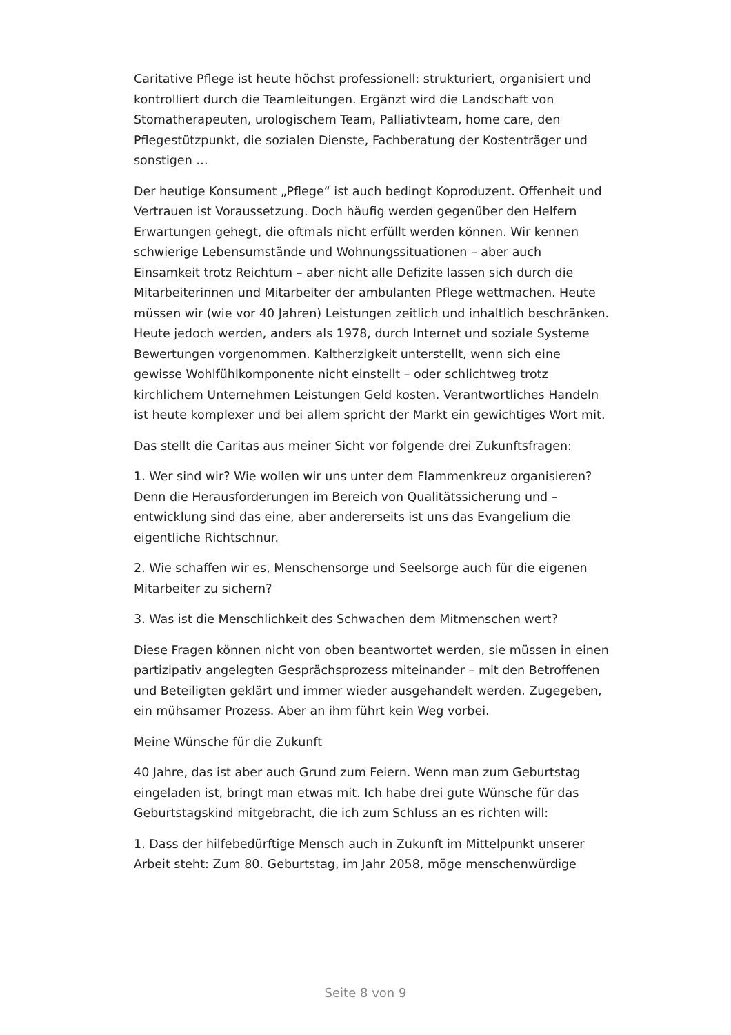Caritative Pflege ist heute höchst professionell: strukturiert, organisiert und kontrolliert durch die Teamleitungen. Ergänzt wird die Landschaft von Stomatherapeuten, urologischem Team, Palliativteam, home care, den Pflegestützpunkt, die sozialen Dienste, Fachberatung der Kostenträger und sonstigen …
Der heutige Konsument „Pflege“ ist auch bedingt Koproduzent. Offenheit und Vertrauen ist Voraussetzung. Doch häufig werden gegenüber den Helfern Erwartungen gehegt, die oftmals nicht erfüllt werden können. Wir kennen schwierige Lebensumstände und Wohnungssituationen – aber auch Einsamkeit trotz Reichtum – aber nicht alle Defizite lassen sich durch die Mitarbeiterinnen und Mitarbeiter der ambulanten Pflege wettmachen. Heute müssen wir (wie vor 40 Jahren) Leistungen zeitlich und inhaltlich beschränken. Heute jedoch werden, anders als 1978, durch Internet und soziale Systeme Bewertungen vorgenommen. Kaltherzigkeit unterstellt, wenn sich eine gewisse Wohlfühlkomponente nicht einstellt – oder schlichtweg trotz kirchlichem Unternehmen Leistungen Geld kosten. Verantwortliches Handeln ist heute komplexer und bei allem spricht der Markt ein gewichtiges Wort mit.
Das stellt die Caritas aus meiner Sicht vor folgende drei Zukunftsfragen:
1. Wer sind wir? Wie wollen wir uns unter dem Flammenkreuz organisieren? Denn die Herausforderungen im Bereich von Qualitätssicherung und –entwicklung sind das eine, aber andererseits ist uns das Evangelium die eigentliche Richtschnur.
2. Wie schaffen wir es, Menschensorge und Seelsorge auch für die eigenen Mitarbeiter zu sichern?
3. Was ist die Menschlichkeit des Schwachen dem Mitmenschen wert?
Diese Fragen können nicht von oben beantwortet werden, sie müssen in einen partizipativ angelegten Gesprächsprozess miteinander – mit den Betroffenen und Beteiligten geklärt und immer wieder ausgehandelt werden. Zugegeben, ein mühsamer Prozess. Aber an ihm führt kein Weg vorbei.
Meine Wünsche für die Zukunft
40 Jahre, das ist aber auch Grund zum Feiern. Wenn man zum Geburtstag eingeladen ist, bringt man etwas mit. Ich habe drei gute Wünsche für das Geburtstagskind mitgebracht, die ich zum Schluss an es richten will:
1. Dass der hilfebedürftige Mensch auch in Zukunft im Mittelpunkt unserer Arbeit steht: Zum 80. Geburtstag, im Jahr 2058, möge menschenwürdige
Seite 8 von 9